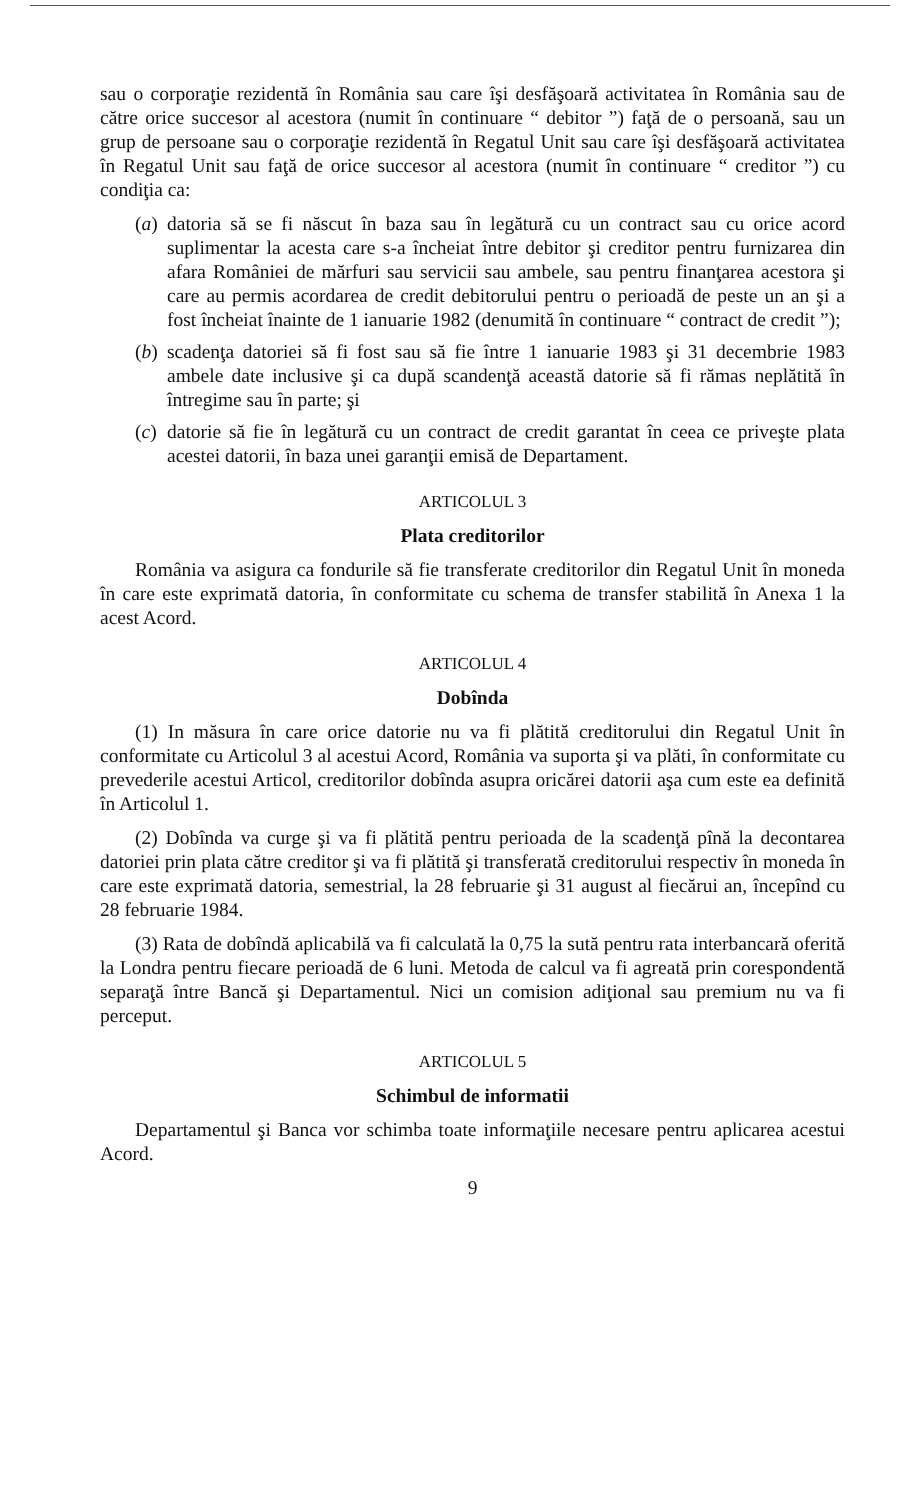sau o corporaţie rezidentă în România sau care îşi desfăşoară activitatea în România sau de către orice succesor al acestora (numit în continuare “ debitor ”) faţă de o persoană, sau un grup de persoane sau o corporaţie rezidentă în Regatul Unit sau care îşi desfăşoară activitatea în Regatul Unit sau faţă de orice succesor al acestora (numit în continuare “ creditor ”) cu condiţia ca:
(a) datoria să se fi născut în baza sau în legătură cu un contract sau cu orice acord suplimentar la acesta care s-a încheiat între debitor şi creditor pentru furnizarea din afara României de mărfuri sau servicii sau ambele, sau pentru finanţarea acestora şi care au permis acordarea de credit debitorului pentru o perioadă de peste un an şi a fost încheiat înainte de 1 ianuarie 1982 (denumită în continuare “ contract de credit ”);
(b) scadenţa datoriei să fi fost sau să fie între 1 ianuarie 1983 şi 31 decembrie 1983 ambele date inclusive şi ca după scandenţă această datorie să fi rămas neplătită în întregime sau în parte; şi
(c) datorie să fie în legătură cu un contract de credit garantat în ceea ce priveşte plata acestei datorii, în baza unei garanţii emisă de Departament.
ARTICOLUL 3
Plata creditorilor
România va asigura ca fondurile să fie transferate creditorilor din Regatul Unit în moneda în care este exprimată datoria, în conformitate cu schema de transfer stabilită în Anexa 1 la acest Acord.
ARTICOLUL 4
Dobînda
(1) In măsura în care orice datorie nu va fi plătită creditorului din Regatul Unit în conformitate cu Articolul 3 al acestui Acord, România va suporta şi va plăti, în conformitate cu prevederile acestui Articol, creditorilor dobînda asupra oricărei datorii aşa cum este ea definită în Articolul 1.
(2) Dobînda va curge şi va fi plătită pentru perioada de la scadenţă pînă la decontarea datoriei prin plata către creditor şi va fi plătită şi transferată creditorului respectiv în moneda în care este exprimată datoria, semestrial, la 28 februarie şi 31 august al fiecărui an, începînd cu 28 februarie 1984.
(3) Rata de dobîndă aplicabilă va fi calculată la 0,75 la sută pentru rata interbancară oferită la Londra pentru fiecare perioadă de 6 luni. Metoda de calcul va fi agreată prin corespondentă separaţă între Bancă şi Departamentul. Nici un comision adiţional sau premium nu va fi perceput.
ARTICOLUL 5
Schimbul de informatii
Departamentul şi Banca vor schimba toate informaţiile necesare pentru aplicarea acestui Acord.
9